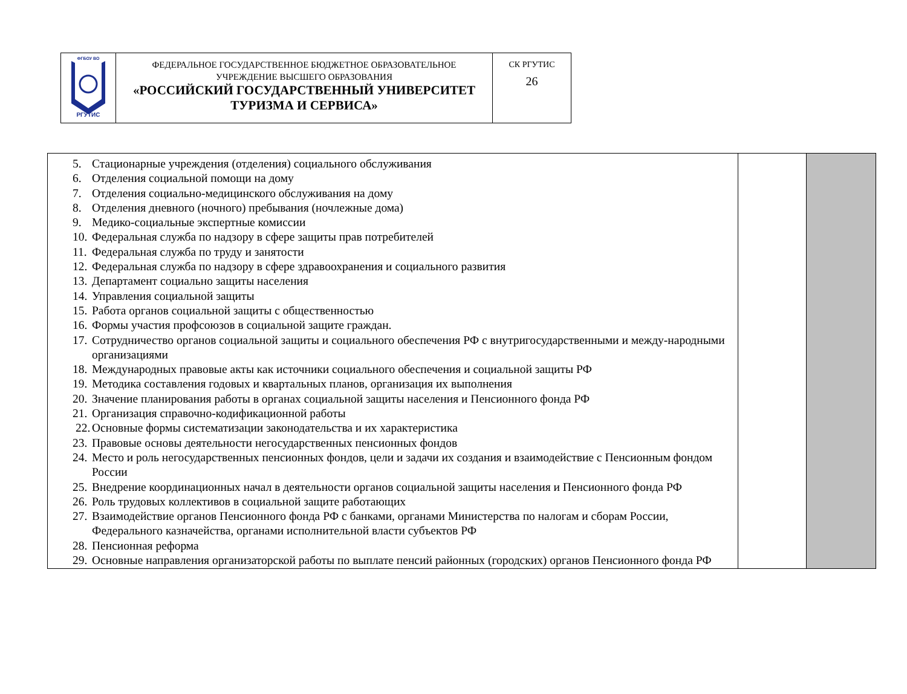| ФГБОУ ВО РГУТИС | ФЕДЕРАЛЬНОЕ ГОСУДАРСТВЕННОЕ БЮДЖЕТНОЕ ОБРАЗОВАТЕЛЬНОЕ УЧРЕЖДЕНИЕ ВЫСШЕГО ОБРАЗОВАНИЯ «РОССИЙСКИЙ ГОСУДАРСТВЕННЫЙ УНИВЕРСИТЕТ ТУРИЗМА И СЕРВИСА» | СК РГУТИС 26 |
| 5. Стационарные учреждения (отделения) социального обслуживания 6. Отделения социальной помощи на дому 7. Отделения социально-медицинского обслуживания на дому 8. Отделения дневного (ночного) пребывания (ночлежные дома) 9. Медико-социальные экспертные комиссии 10. Федеральная служба по надзору в сфере защиты прав потребителей 11. Федеральная служба по труду и занятости 12. Федеральная служба по надзору в сфере здравоохранения и социального развития 13. Департамент социально защиты населения 14. Управления социальной защиты 15. Работа органов социальной защиты с общественностью 16. Формы участия профсоюзов в социальной защите граждан. 17. Сотрудничество органов социальной защиты и социального обеспечения РФ с внутригосударственными и между-народными организациями 18. Международных правовые акты как источники социального обеспечения и социальной защиты РФ 19. Методика составления годовых и квартальных планов, организация их выполнения 20. Значение планирования работы в органах социальной защиты населения и Пенсионного фонда РФ 21. Организация справочно-кодификационной работы 22. Основные формы систематизации законодательства и их характеристика 23. Правовые основы деятельности негосударственных пенсионных фондов 24. Место и роль негосударственных пенсионных фондов, цели и задачи их создания и взаимодействие с Пенсионным фондом России 25. Внедрение координационных начал в деятельности органов социальной защиты населения и Пенсионного фонда РФ 26. Роль трудовых коллективов в социальной защите работающих 27. Взаимодействие органов Пенсионного фонда РФ с банками, органами Министерства по налогам и сборам России, Федерального казначейства, органами исполнительной власти субъектов РФ 28. Пенсионная реформа 29. Основные направления организаторской работы по выплате пенсий районных (городских) органов Пенсионного фонда РФ | | |